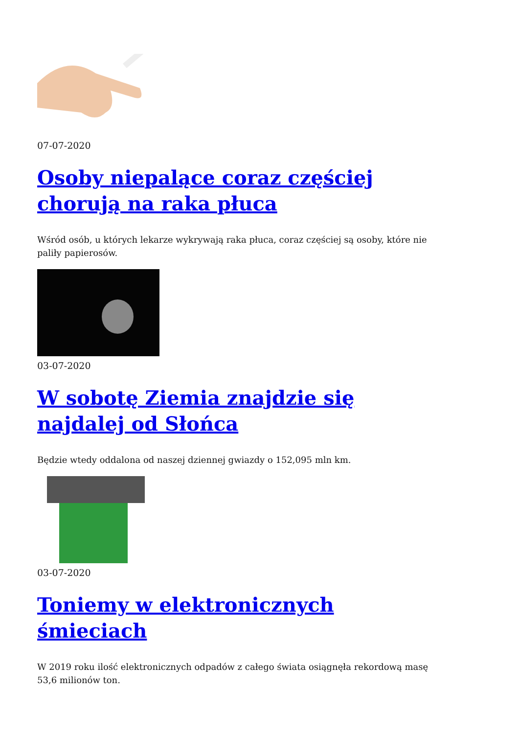07-07-2020
Osoby niepalące coraz częściej chorują na raka płuca
Wśród osób, u których lekarze wykrywają raka płuca, coraz częściej są osoby, które nie paliły papierosów.
03-07-2020
W sobotę Ziemia znajdzie się najdalej od Słońca
Będzie wtedy oddalona od naszej dziennej gwiazdy o 152,095 mln km.
03-07-2020
Toniemy w elektronicznych śmieciach
W 2019 roku ilość elektronicznych odpadów z całego świata osiągnęła rekordową masę 53,6 milionów ton.